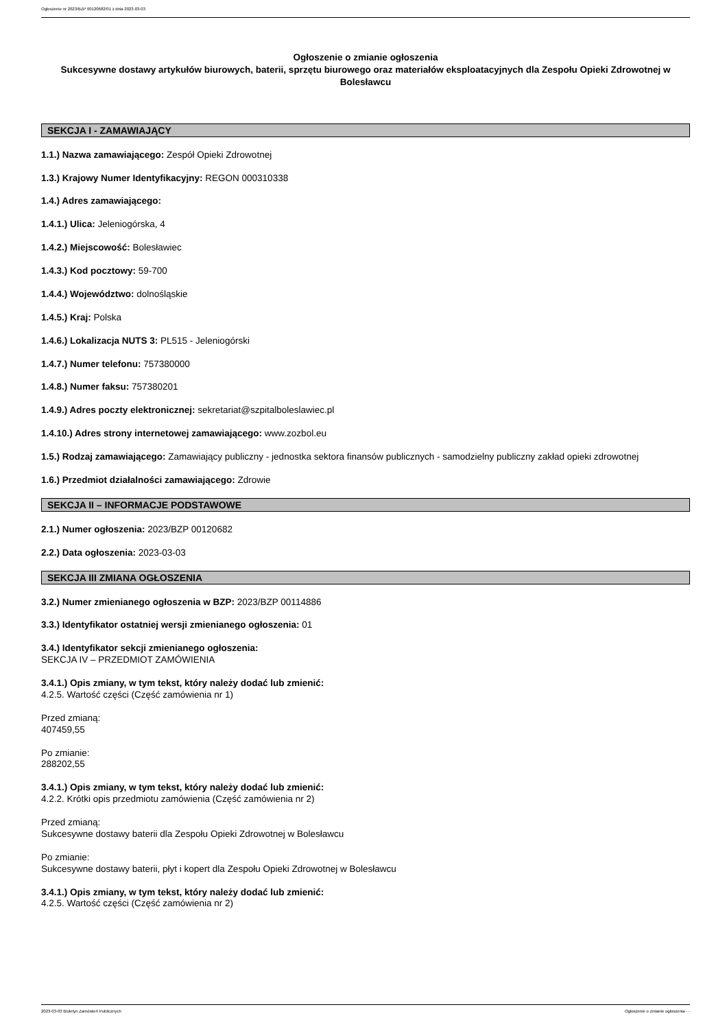Ogłoszenie nr 2023/BZP 00120682/01 z dnia 2023-03-03
Ogłoszenie o zmianie ogłoszenia
Sukcesywne dostawy artykułów biurowych, baterii, sprzętu biurowego oraz materiałów eksploatacyjnych dla Zespołu Opieki Zdrowotnej w Bolesławcu
SEKCJA I - ZAMAWIAJĄCY
1.1.) Nazwa zamawiającego: Zespół Opieki Zdrowotnej
1.3.) Krajowy Numer Identyfikacyjny: REGON 000310338
1.4.) Adres zamawiającego:
1.4.1.) Ulica: Jeleniogórska, 4
1.4.2.) Miejscowość: Bolesławiec
1.4.3.) Kod pocztowy: 59-700
1.4.4.) Województwo: dolnośląskie
1.4.5.) Kraj: Polska
1.4.6.) Lokalizacja NUTS 3: PL515 - Jeleniogórski
1.4.7.) Numer telefonu: 757380000
1.4.8.) Numer faksu: 757380201
1.4.9.) Adres poczty elektronicznej: sekretariat@szpitalboleslawiec.pl
1.4.10.) Adres strony internetowej zamawiającego: www.zozbol.eu
1.5.) Rodzaj zamawiającego: Zamawiający publiczny - jednostka sektora finansów publicznych - samodzielny publiczny zakład opieki zdrowotnej
1.6.) Przedmiot działalności zamawiającego: Zdrowie
SEKCJA II – INFORMACJE PODSTAWOWE
2.1.) Numer ogłoszenia: 2023/BZP 00120682
2.2.) Data ogłoszenia: 2023-03-03
SEKCJA III ZMIANA OGŁOSZENIA
3.2.) Numer zmienianego ogłoszenia w BZP: 2023/BZP 00114886
3.3.) Identyfikator ostatniej wersji zmienianego ogłoszenia: 01
3.4.) Identyfikator sekcji zmienianego ogłoszenia:
SEKCJA IV – PRZEDMIOT ZAMÓWIENIA
3.4.1.) Opis zmiany, w tym tekst, który należy dodać lub zmienić:
4.2.5. Wartość części (Część zamówienia nr 1)
Przed zmianą:
407459,55
Po zmianie:
288202,55
3.4.1.) Opis zmiany, w tym tekst, który należy dodać lub zmienić:
4.2.2. Krótki opis przedmiotu zamówienia (Część zamówienia nr 2)
Przed zmianą:
Sukcesywne dostawy baterii dla Zespołu Opieki Zdrowotnej w Bolesławcu
Po zmianie:
Sukcesywne dostawy baterii, płyt i kopert dla Zespołu Opieki Zdrowotnej w Bolesławcu
3.4.1.) Opis zmiany, w tym tekst, który należy dodać lub zmienić:
4.2.5. Wartość części (Część zamówienia nr 2)
2023-03-03 Biuletyn Zamówień Publicznych Ogłoszenie o zmianie ogłoszenia - -